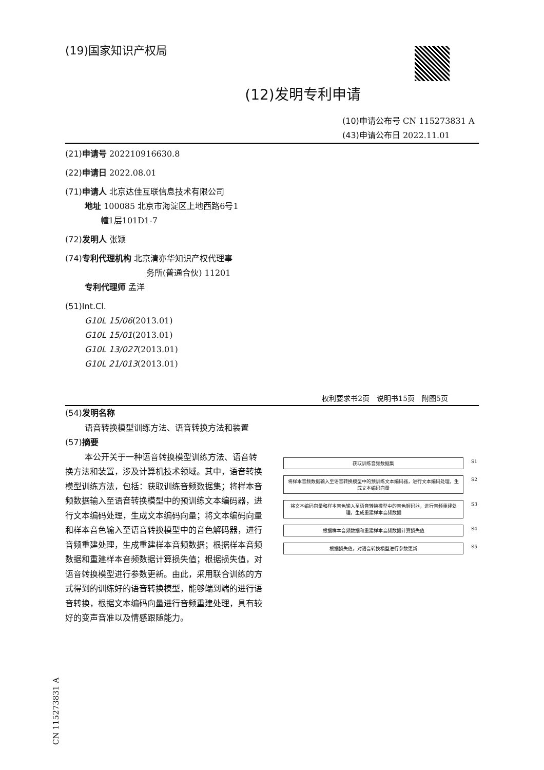(19)国家知识产权局
(12)发明专利申请
(10)申请公布号 CN 115273831 A
(43)申请公布日 2022.11.01
(21)申请号 202210916630.8
(22)申请日 2022.08.01
(71)申请人 北京达佳互联信息技术有限公司
地址 100085 北京市海淀区上地西路6号1
幢1层101D1-7
(72)发明人 张颖
(74)专利代理机构 北京清亦华知识产权代理事
务所(普通合伙) 11201
专利代理师 孟洋
(51)Int.Cl.
G10L 15/06(2013.01)
G10L 15/01(2013.01)
G10L 13/027(2013.01)
G10L 21/013(2013.01)
权利要求书2页　说明书15页　附图5页
(54)发明名称
语音转换模型训练方法、语音转换方法和装置
(57)摘要
本公开关于一种语音转换模型训练方法、语音转换方法和装置，涉及计算机技术领域。其中，语音转换模型训练方法，包括：获取训练音频数据集；将样本音频数据输入至语音转换模型中的预训练文本编码器，进行文本编码处理，生成文本编码向量；将文本编码向量和样本音色输入至语音转换模型中的音色解码器，进行音频重建处理，生成重建样本音频数据；根据样本音频数据和重建样本音频数据计算损失值；根据损失值，对语音转换模型进行参数更新。由此，采用联合训练的方式得到的训练好的语音转换模型，能够端到端的进行语音转换，根据文本编码向量进行音频重建处理，具有较好的变声音准以及情感跟随能力。
获取训练音频数据集 S1
将样本音频数据输入至语音转换模型中的预训练文本编码器，进行文本编码处理，生成文本编码向量 S2
将文本编码向量和样本音色输入至语音转换模型中的音色解码器，进行音频重建处理，生成重建样本音频数据 S3
根据样本音频数据和重建样本音频数据计算损失值 S4
根据损失值，对语音转换模型进行参数更新 S5
CN 115273831 A